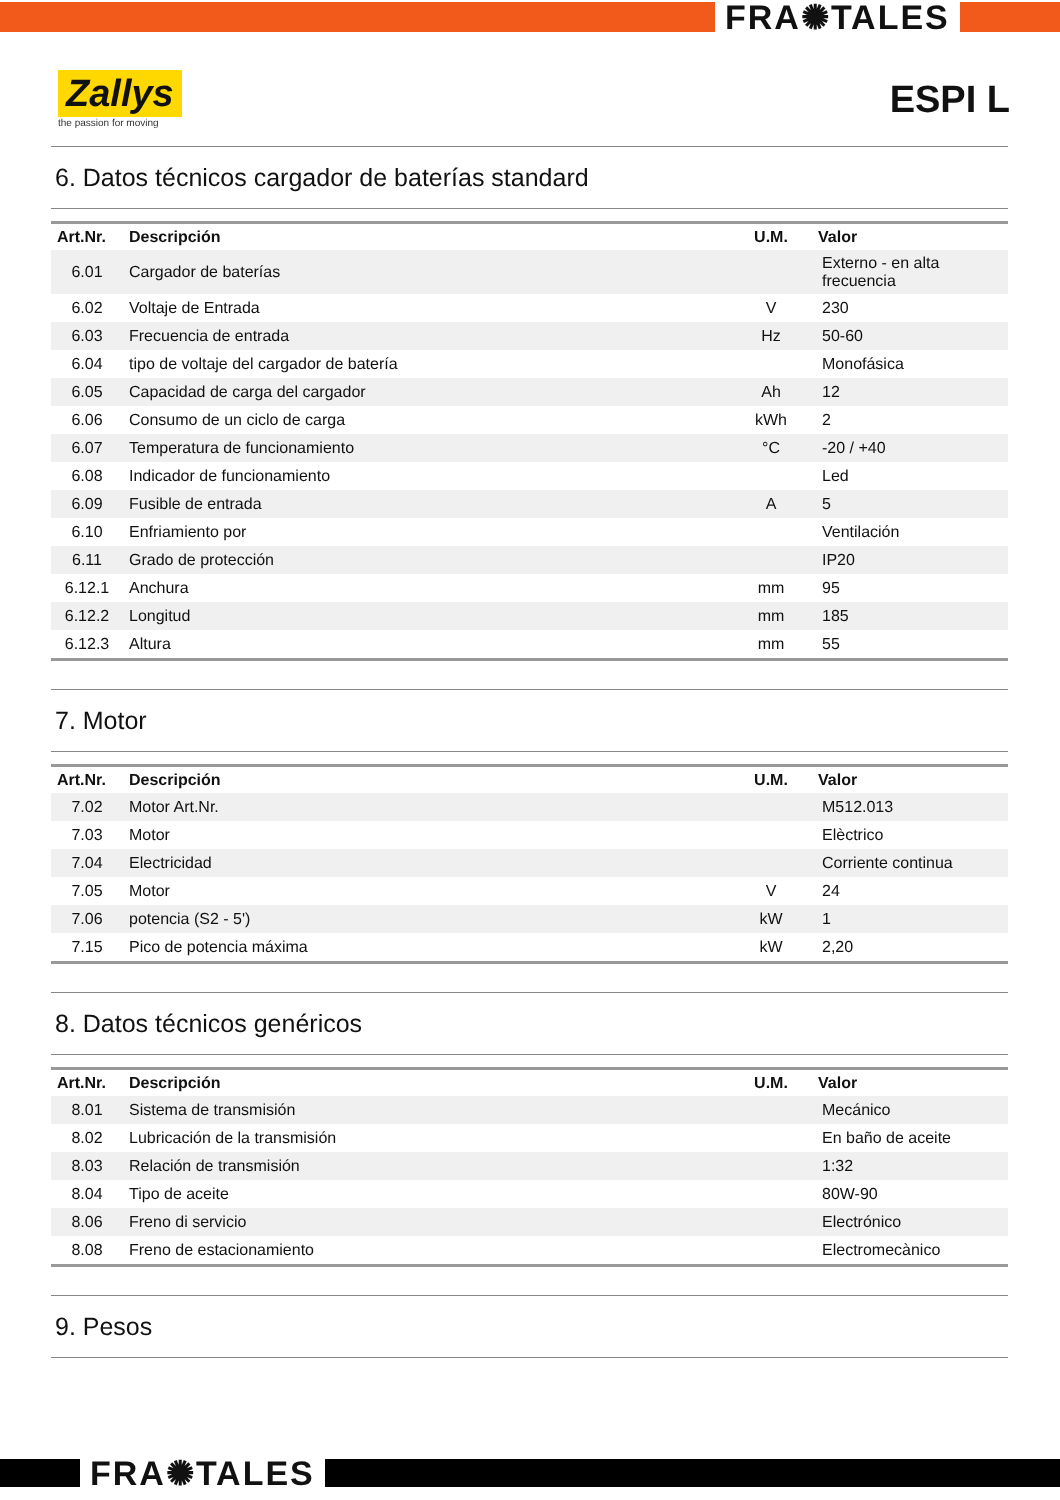FRA✺TALES
Zallys
the passion for moving
ESPI L
6. Datos técnicos cargador de baterías standard
| Art.Nr. | Descripción | U.M. | Valor |
| --- | --- | --- | --- |
| 6.01 | Cargador de baterías | | Externo - en alta frecuencia |
| 6.02 | Voltaje de Entrada | V | 230 |
| 6.03 | Frecuencia de entrada | Hz | 50-60 |
| 6.04 | tipo de voltaje del cargador de batería | | Monofásica |
| 6.05 | Capacidad de carga del cargador | Ah | 12 |
| 6.06 | Consumo de un ciclo de carga | kWh | 2 |
| 6.07 | Temperatura de funcionamiento | °C | -20 / +40 |
| 6.08 | Indicador de funcionamiento | | Led |
| 6.09 | Fusible de entrada | A | 5 |
| 6.10 | Enfriamiento por | | Ventilación |
| 6.11 | Grado de protección | | IP20 |
| 6.12.1 | Anchura | mm | 95 |
| 6.12.2 | Longitud | mm | 185 |
| 6.12.3 | Altura | mm | 55 |
7. Motor
| Art.Nr. | Descripción | U.M. | Valor |
| --- | --- | --- | --- |
| 7.02 | Motor Art.Nr. | | M512.013 |
| 7.03 | Motor | | Elèctrico |
| 7.04 | Electricidad | | Corriente continua |
| 7.05 | Motor | V | 24 |
| 7.06 | potencia (S2 - 5') | kW | 1 |
| 7.15 | Pico de potencia máxima | kW | 2,20 |
8. Datos técnicos genéricos
| Art.Nr. | Descripción | U.M. | Valor |
| --- | --- | --- | --- |
| 8.01 | Sistema de transmisión | | Mecánico |
| 8.02 | Lubricación de la transmisión | | En baño de aceite |
| 8.03 | Relación de transmisión | | 1:32 |
| 8.04 | Tipo de aceite | | 80W-90 |
| 8.06 | Freno di servicio | | Electrónico |
| 8.08 | Freno de estacionamiento | | Electromecànico |
9. Pesos
FRA✺TALES